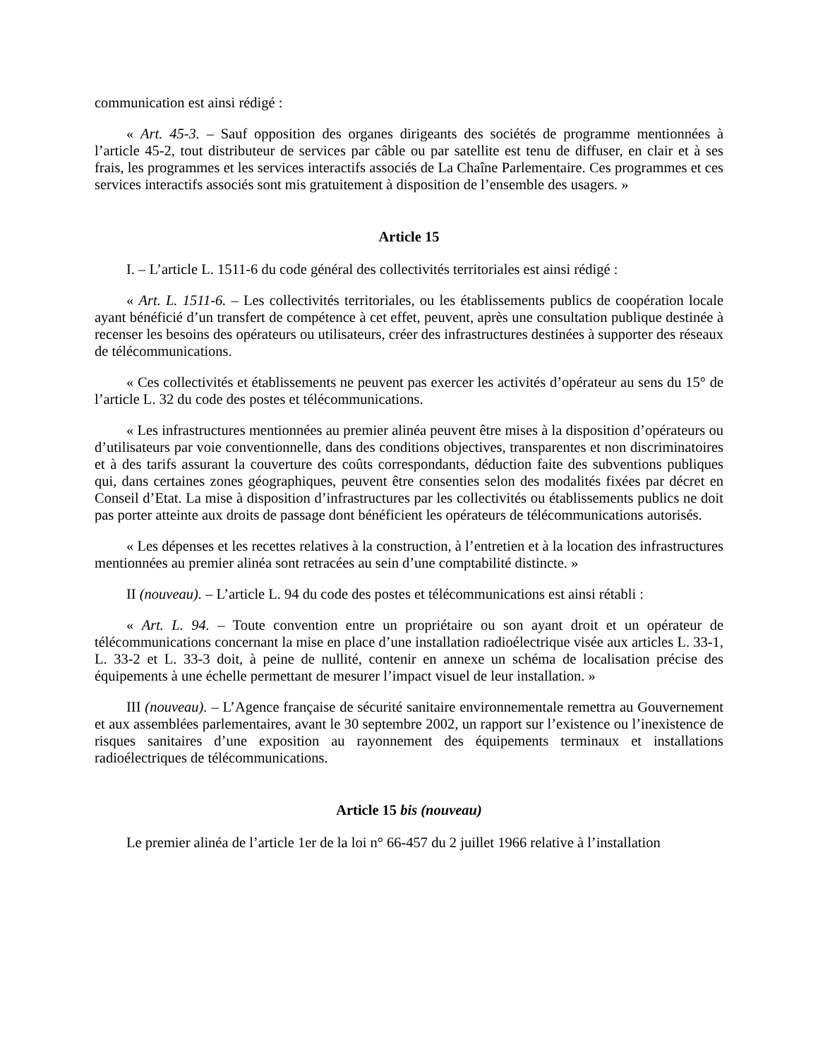communication est ainsi rédigé :
« Art. 45-3. – Sauf opposition des organes dirigeants des sociétés de programme mentionnées à l’article 45-2, tout distributeur de services par câble ou par satellite est tenu de diffuser, en clair et à ses frais, les programmes et les services interactifs associés de La Chaîne Parlementaire. Ces programmes et ces services interactifs associés sont mis gratuitement à disposition de l’ensemble des usagers. »
Article 15
I. – L’article L. 1511-6 du code général des collectivités territoriales est ainsi rédigé :
« Art. L. 1511-6. – Les collectivités territoriales, ou les établissements publics de coopération locale ayant bénéficié d’un transfert de compétence à cet effet, peuvent, après une consultation publique destinée à recenser les besoins des opérateurs ou utilisateurs, créer des infrastructures destinées à supporter des réseaux de télécommunications.
« Ces collectivités et établissements ne peuvent pas exercer les activités d’opérateur au sens du 15° de l’article L. 32 du code des postes et télécommunications.
« Les infrastructures mentionnées au premier alinéa peuvent être mises à la disposition d’opérateurs ou d’utilisateurs par voie conventionnelle, dans des conditions objectives, transparentes et non discriminatoires et à des tarifs assurant la couverture des coûts correspondants, déduction faite des subventions publiques qui, dans certaines zones géographiques, peuvent être consenties selon des modalités fixées par décret en Conseil d’Etat. La mise à disposition d’infrastructures par les collectivités ou établissements publics ne doit pas porter atteinte aux droits de passage dont bénéficient les opérateurs de télécommunications autorisés.
« Les dépenses et les recettes relatives à la construction, à l’entretien et à la location des infrastructures mentionnées au premier alinéa sont retracées au sein d’une comptabilité distincte. »
II (nouveau). – L’article L. 94 du code des postes et télécommunications est ainsi rétabli :
« Art. L. 94. – Toute convention entre un propriétaire ou son ayant droit et un opérateur de télécommunications concernant la mise en place d’une installation radioélectrique visée aux articles L. 33-1, L. 33-2 et L. 33-3 doit, à peine de nullité, contenir en annexe un schéma de localisation précise des équipements à une échelle permettant de mesurer l’impact visuel de leur installation. »
III (nouveau). – L’Agence française de sécurité sanitaire environnementale remettra au Gouvernement et aux assemblées parlementaires, avant le 30 septembre 2002, un rapport sur l’existence ou l’inexistence de risques sanitaires d’une exposition au rayonnement des équipements terminaux et installations radioélectriques de télécommunications.
Article 15 bis (nouveau)
Le premier alinéa de l’article 1er de la loi n° 66-457 du 2 juillet 1966 relative à l’installation